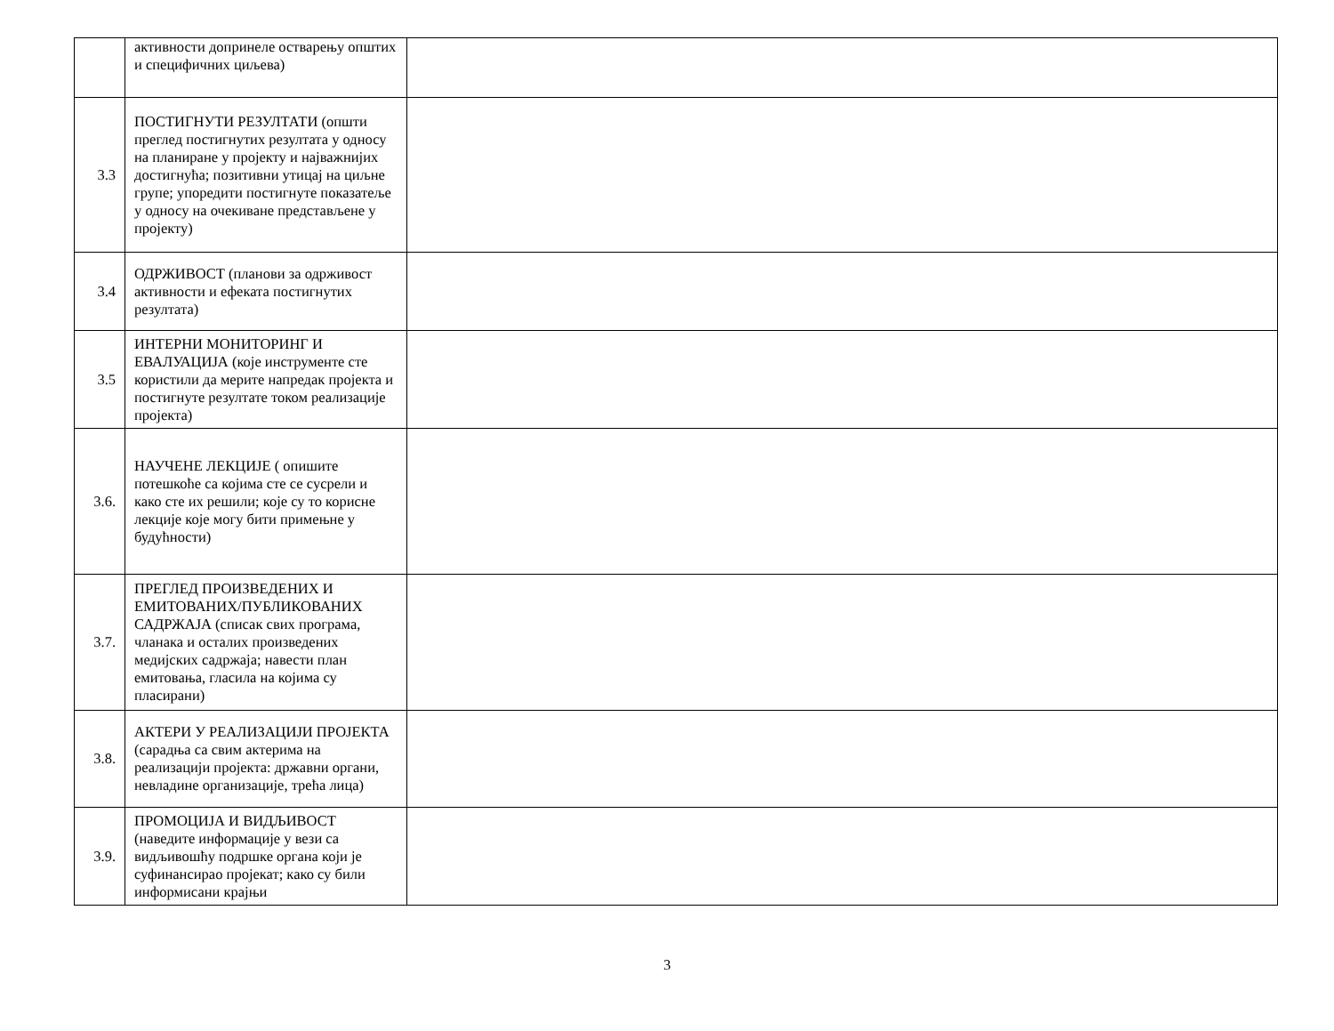| | активности допринеле остварењу општих и специфичних циљева) | |
| 3.3 | ПОСТИГНУТИ РЕЗУЛТАТИ (општи преглед постигнутих резултата у односу на планиране у пројекту и најважнијих достигнућа; позитивни утицај на циљне групе; упоредити постигнуте показатеље у односу на очекиване представљене у пројекту) | |
| 3.4 | ОДРЖИВОСТ (планови за одрживост активности и ефеката постигнутих резултата) | |
| 3.5 | ИНТЕРНИ МОНИТОРИНГ И ЕВАЛУАЦИЈА (које инструменте сте користили да мерите напредак пројекта и постигнуте резултате током реализације пројекта) | |
| 3.6. | НАУЧЕНЕ ЛЕКЦИЈЕ ( опишите потешкоће са којима сте се сусрели и како сте их решили; које су то корисне лекције које могу бити примењне у будућности) | |
| 3.7. | ПРЕГЛЕД ПРОИЗВЕДЕНИХ И ЕМИТОВАНИХ/ПУБЛИКОВАНИХ САДРЖАЈА (списак свих програма, чланака и осталих произведених медијских садржаја; навести план емитовања, гласила на којима су пласирани) | |
| 3.8. | АКТЕРИ У РЕАЛИЗАЦИЈИ ПРОЈЕКТА (сарадња са свим актерима на реализацији пројекта: државни органи, невладине организације, трећа лица) | |
| 3.9. | ПРОМОЦИЈА И ВИДЉИВОСТ (наведите информације у вези са видљивошћу подршке органа који је суфинансирао пројекат; како су били информисани крајњи | |
3